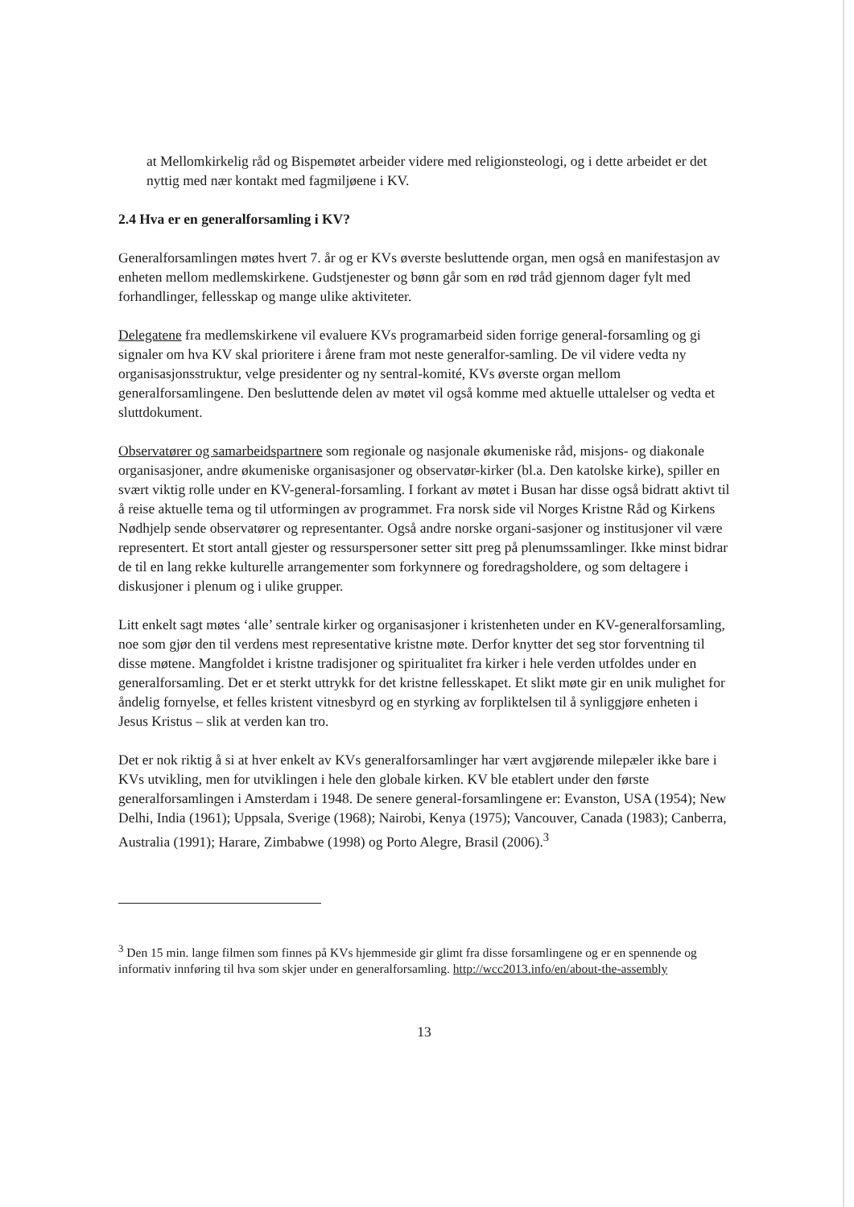at Mellomkirkelig råd og Bispemøtet arbeider videre med religionsteologi, og i dette arbeidet er det nyttig med nær kontakt med fagmiljøene i KV.
2.4 Hva er en generalforsamling i KV?
Generalforsamlingen møtes hvert 7. år og er KVs øverste besluttende organ, men også en manifestasjon av enheten mellom medlemskirkene. Gudstjenester og bønn går som en rød tråd gjennom dager fylt med forhandlinger, fellesskap og mange ulike aktiviteter.
Delegatene fra medlemskirkene vil evaluere KVs programarbeid siden forrige general-forsamling og gi signaler om hva KV skal prioritere i årene fram mot neste generalfor-samling. De vil videre vedta ny organisasjonsstruktur, velge presidenter og ny sentral-komité, KVs øverste organ mellom generalforsamlingene. Den besluttende delen av møtet vil også komme med aktuelle uttalelser og vedta et sluttdokument.
Observatører og samarbeidspartnere som regionale og nasjonale økumeniske råd, misjons- og diakonale organisasjoner, andre økumeniske organisasjoner og observatør-kirker (bl.a. Den katolske kirke), spiller en svært viktig rolle under en KV-general-forsamling. I forkant av møtet i Busan har disse også bidratt aktivt til å reise aktuelle tema og til utformingen av programmet. Fra norsk side vil Norges Kristne Råd og Kirkens Nødhjelp sende observatører og representanter. Også andre norske organi-sasjoner og institusjoner vil være representert. Et stort antall gjester og ressurspersoner setter sitt preg på plenumssamlinger. Ikke minst bidrar de til en lang rekke kulturelle arrangementer som forkynnere og foredragsholdere, og som deltagere i diskusjoner i plenum og i ulike grupper.
Litt enkelt sagt møtes ‘alle’ sentrale kirker og organisasjoner i kristenheten under en KV-generalforsamling, noe som gjør den til verdens mest representative kristne møte. Derfor knytter det seg stor forventning til disse møtene. Mangfoldet i kristne tradisjoner og spiritualitet fra kirker i hele verden utfoldes under en generalforsamling. Det er et sterkt uttrykk for det kristne fellesskapet. Et slikt møte gir en unik mulighet for åndelig fornyelse, et felles kristent vitnesbyrd og en styrking av forpliktelsen til å synliggjøre enheten i Jesus Kristus – slik at verden kan tro.
Det er nok riktig å si at hver enkelt av KVs generalforsamlinger har vært avgjørende milepæler ikke bare i KVs utvikling, men for utviklingen i hele den globale kirken. KV ble etablert under den første generalforsamlingen i Amsterdam i 1948. De senere general-forsamlingene er: Evanston, USA (1954); New Delhi, India (1961); Uppsala, Sverige (1968); Nairobi, Kenya (1975); Vancouver, Canada (1983); Canberra, Australia (1991); Harare, Zimbabwe (1998) og Porto Alegre, Brasil (2006).<sup>3</sup>
<sup>3</sup> Den 15 min. lange filmen som finnes på KVs hjemmeside gir glimt fra disse forsamlingene og er en spennende og informativ innføring til hva som skjer under en generalforsamling. http://wcc2013.info/en/about-the-assembly
13